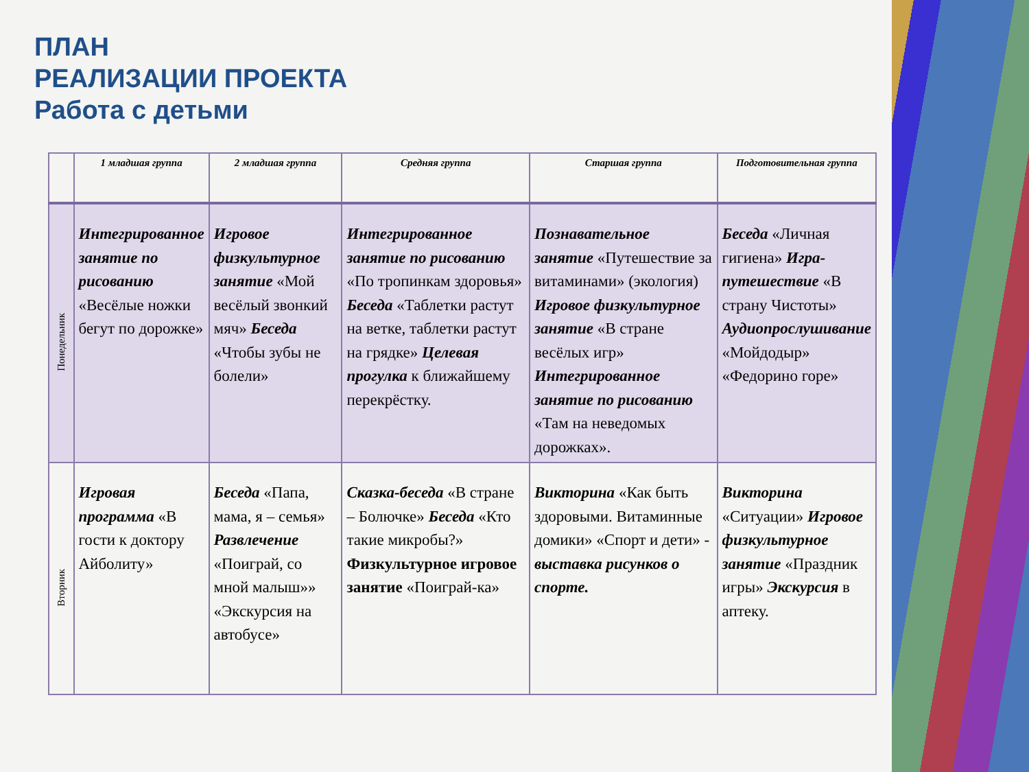ПЛАН
РЕАЛИЗАЦИИ ПРОЕКТА
Работа с детьми
| | 1 младшая группа | 2 младшая группа | Средняя группа | Старшая группа | Подготовительная группа |
| --- | --- | --- | --- | --- | --- |
| Понедельник | Интегрированное занятие по рисованию «Весёлые ножки бегут по дорожке» | Игровое физкультурное занятие «Мой весёлый звонкий мяч» Беседа «Чтобы зубы не болели» | Интегрированное занятие по рисованию «По тропинкам здоровья» Беседа «Таблетки растут на ветке, таблетки растут на грядке» Целевая прогулка к ближайшему перекрёстку. | Познавательное занятие «Путешествие за витаминами» (экология) Игровое физкультурное занятие «В стране весёлых игр» Интегрированное занятие по рисованию «Там на неведомых дорожках». | Беседа «Личная гигиена» Игра-путешествие «В страну Чистоты» Аудиопрослушивание «Мойдодыр» «Федорино горе» |
| Вторник | Игровая программа «В гости к доктору Айболиту» | Беседа «Папа, мама, я – семья» Развлечение «Поиграй, со мной малыш»» «Экскурсия на автобусе» | Сказка-беседа «В стране – Болючке» Беседа «Кто такие микробы?» Физкультурное игровое занятие «Поиграй-ка» | Викторина «Как быть здоровыми. Витаминные домики» «Спорт и дети» - выставка рисунков о спорте. | Викторина «Ситуации» Игровое физкультурное занятие «Праздник игры» Экскурсия в аптеку. |